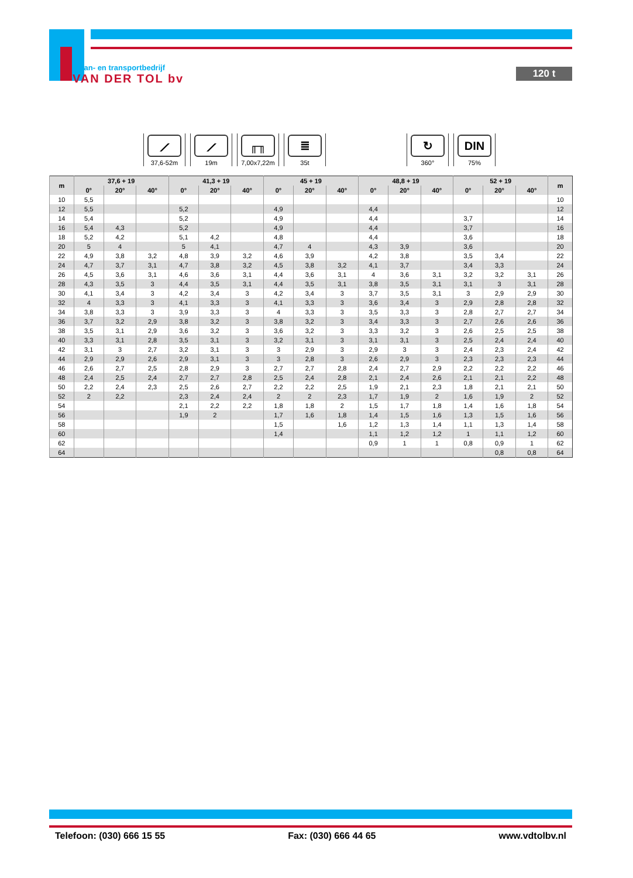kraan- en transportbedrijf
VAN DER TOL bv
120 t
⟋
37,6-52m
⟋
19m
╓╖
7,00x7,22m
≣
35t
↻
360°
DIN
75%
| m | 37,6 + 19 | | | 41,3 + 19 | | | 45 + 19 | | | 48,8 + 19 | | | 52 + 19 | | | m |
| --- | --- | --- | --- | --- | --- | --- | --- | --- | --- | --- | --- | --- | --- | --- | --- | --- |
| | 0° | 20° | 40° | 0° | 20° | 40° | 0° | 20° | 40° | 0° | 20° | 40° | 0° | 20° | 40° | |
| 10 | 5,5 | | | | | | | | | | | | | | | 10 |
| 12 | 5,5 | | | 5,2 | | | 4,9 | | | 4,4 | | | | | | 12 |
| 14 | 5,4 | | | 5,2 | | | 4,9 | | | 4,4 | | | 3,7 | | | 14 |
| 16 | 5,4 | 4,3 | | 5,2 | | | 4,9 | | | 4,4 | | | 3,7 | | | 16 |
| 18 | 5,2 | 4,2 | | 5,1 | 4,2 | | 4,8 | | | 4,4 | | | 3,6 | | | 18 |
| 20 | 5 | 4 | | 5 | 4,1 | | 4,7 | 4 | | 4,3 | 3,9 | | 3,6 | | | 20 |
| 22 | 4,9 | 3,8 | 3,2 | 4,8 | 3,9 | 3,2 | 4,6 | 3,9 | | 4,2 | 3,8 | | 3,5 | 3,4 | | 22 |
| 24 | 4,7 | 3,7 | 3,1 | 4,7 | 3,8 | 3,2 | 4,5 | 3,8 | 3,2 | 4,1 | 3,7 | | 3,4 | 3,3 | | 24 |
| 26 | 4,5 | 3,6 | 3,1 | 4,6 | 3,6 | 3,1 | 4,4 | 3,6 | 3,1 | 4 | 3,6 | 3,1 | 3,2 | 3,2 | 3,1 | 26 |
| 28 | 4,3 | 3,5 | 3 | 4,4 | 3,5 | 3,1 | 4,4 | 3,5 | 3,1 | 3,8 | 3,5 | 3,1 | 3,1 | 3 | 3,1 | 28 |
| 30 | 4,1 | 3,4 | 3 | 4,2 | 3,4 | 3 | 4,2 | 3,4 | 3 | 3,7 | 3,5 | 3,1 | 3 | 2,9 | 2,9 | 30 |
| 32 | 4 | 3,3 | 3 | 4,1 | 3,3 | 3 | 4,1 | 3,3 | 3 | 3,6 | 3,4 | 3 | 2,9 | 2,8 | 2,8 | 32 |
| 34 | 3,8 | 3,3 | 3 | 3,9 | 3,3 | 3 | 4 | 3,3 | 3 | 3,5 | 3,3 | 3 | 2,8 | 2,7 | 2,7 | 34 |
| 36 | 3,7 | 3,2 | 2,9 | 3,8 | 3,2 | 3 | 3,8 | 3,2 | 3 | 3,4 | 3,3 | 3 | 2,7 | 2,6 | 2,6 | 36 |
| 38 | 3,5 | 3,1 | 2,9 | 3,6 | 3,2 | 3 | 3,6 | 3,2 | 3 | 3,3 | 3,2 | 3 | 2,6 | 2,5 | 2,5 | 38 |
| 40 | 3,3 | 3,1 | 2,8 | 3,5 | 3,1 | 3 | 3,2 | 3,1 | 3 | 3,1 | 3,1 | 3 | 2,5 | 2,4 | 2,4 | 40 |
| 42 | 3,1 | 3 | 2,7 | 3,2 | 3,1 | 3 | 3 | 2,9 | 3 | 2,9 | 3 | 3 | 2,4 | 2,3 | 2,4 | 42 |
| 44 | 2,9 | 2,9 | 2,6 | 2,9 | 3,1 | 3 | 3 | 2,8 | 3 | 2,6 | 2,9 | 3 | 2,3 | 2,3 | 2,3 | 44 |
| 46 | 2,6 | 2,7 | 2,5 | 2,8 | 2,9 | 3 | 2,7 | 2,7 | 2,8 | 2,4 | 2,7 | 2,9 | 2,2 | 2,2 | 2,2 | 46 |
| 48 | 2,4 | 2,5 | 2,4 | 2,7 | 2,7 | 2,8 | 2,5 | 2,4 | 2,8 | 2,1 | 2,4 | 2,6 | 2,1 | 2,1 | 2,2 | 48 |
| 50 | 2,2 | 2,4 | 2,3 | 2,5 | 2,6 | 2,7 | 2,2 | 2,2 | 2,5 | 1,9 | 2,1 | 2,3 | 1,8 | 2,1 | 2,1 | 50 |
| 52 | 2 | 2,2 | | 2,3 | 2,4 | 2,4 | 2 | 2 | 2,3 | 1,7 | 1,9 | 2 | 1,6 | 1,9 | 2 | 52 |
| 54 | | | | 2,1 | 2,2 | 2,2 | 1,8 | 1,8 | 2 | 1,5 | 1,7 | 1,8 | 1,4 | 1,6 | 1,8 | 54 |
| 56 | | | | 1,9 | 2 | | 1,7 | 1,6 | 1,8 | 1,4 | 1,5 | 1,6 | 1,3 | 1,5 | 1,6 | 56 |
| 58 | | | | | | | 1,5 | | 1,6 | 1,2 | 1,3 | 1,4 | 1,1 | 1,3 | 1,4 | 58 |
| 60 | | | | | | | 1,4 | | | 1,1 | 1,2 | 1,2 | 1 | 1,1 | 1,2 | 60 |
| 62 | | | | | | | | | | 0,9 | 1 | 1 | 0,8 | 0,9 | 1 | 62 |
| 64 | | | | | | | | | | | | | | 0,8 | 0,8 | 64 |
Telefoon: (030) 666 15 55 Fax: (030) 666 44 65 www.vdtolbv.nl